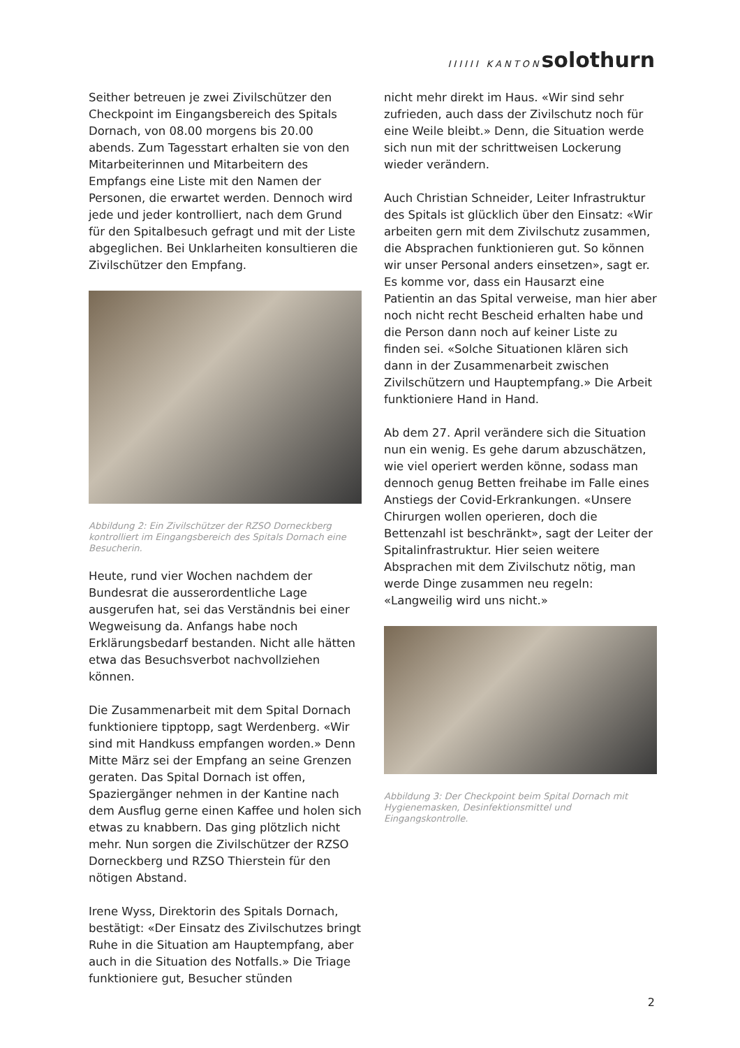IIIIII KANTON solothurn
Seither betreuen je zwei Zivilschützer den Checkpoint im Eingangsbereich des Spitals Dornach, von 08.00 morgens bis 20.00 abends. Zum Tagesstart erhalten sie von den Mitarbeiterinnen und Mitarbeitern des Empfangs eine Liste mit den Namen der Personen, die erwartet werden. Dennoch wird jede und jeder kontrolliert, nach dem Grund für den Spitalbesuch gefragt und mit der Liste abgeglichen. Bei Unklarheiten konsultieren die Zivilschützer den Empfang.
Abbildung 2: Ein Zivilschützer der RZSO Dorneckberg kontrolliert im Eingangsbereich des Spitals Dornach eine Besucherin.
Heute, rund vier Wochen nachdem der Bundesrat die ausserordentliche Lage ausgerufen hat, sei das Verständnis bei einer Wegweisung da. Anfangs habe noch Erklärungsbedarf bestanden. Nicht alle hätten etwa das Besuchsverbot nachvollziehen können.
Die Zusammenarbeit mit dem Spital Dornach funktioniere tipptopp, sagt Werdenberg. «Wir sind mit Handkuss empfangen worden.» Denn Mitte März sei der Empfang an seine Grenzen geraten. Das Spital Dornach ist offen, Spaziergänger nehmen in der Kantine nach dem Ausflug gerne einen Kaffee und holen sich etwas zu knabbern. Das ging plötzlich nicht mehr. Nun sorgen die Zivilschützer der RZSO Dorneckberg und RZSO Thierstein für den nötigen Abstand.
Irene Wyss, Direktorin des Spitals Dornach, bestätigt: «Der Einsatz des Zivilschutzes bringt Ruhe in die Situation am Hauptempfang, aber auch in die Situation des Notfalls.» Die Triage funktioniere gut, Besucher stünden
nicht mehr direkt im Haus. «Wir sind sehr zufrieden, auch dass der Zivilschutz noch für eine Weile bleibt.» Denn, die Situation werde sich nun mit der schrittweisen Lockerung wieder verändern.
Auch Christian Schneider, Leiter Infrastruktur des Spitals ist glücklich über den Einsatz: «Wir arbeiten gern mit dem Zivilschutz zusammen, die Absprachen funktionieren gut. So können wir unser Personal anders einsetzen», sagt er. Es komme vor, dass ein Hausarzt eine Patientin an das Spital verweise, man hier aber noch nicht recht Bescheid erhalten habe und die Person dann noch auf keiner Liste zu finden sei. «Solche Situationen klären sich dann in der Zusammenarbeit zwischen Zivilschützern und Hauptempfang.» Die Arbeit funktioniere Hand in Hand.
Ab dem 27. April verändere sich die Situation nun ein wenig. Es gehe darum abzuschätzen, wie viel operiert werden könne, sodass man dennoch genug Betten freihabe im Falle eines Anstiegs der Covid-Erkrankungen. «Unsere Chirurgen wollen operieren, doch die Bettenzahl ist beschränkt», sagt der Leiter der Spitalinfrastruktur. Hier seien weitere Absprachen mit dem Zivilschutz nötig, man werde Dinge zusammen neu regeln: «Langweilig wird uns nicht.»
Abbildung 3: Der Checkpoint beim Spital Dornach mit Hygienemasken, Desinfektionsmittel und Eingangskontrolle.
2